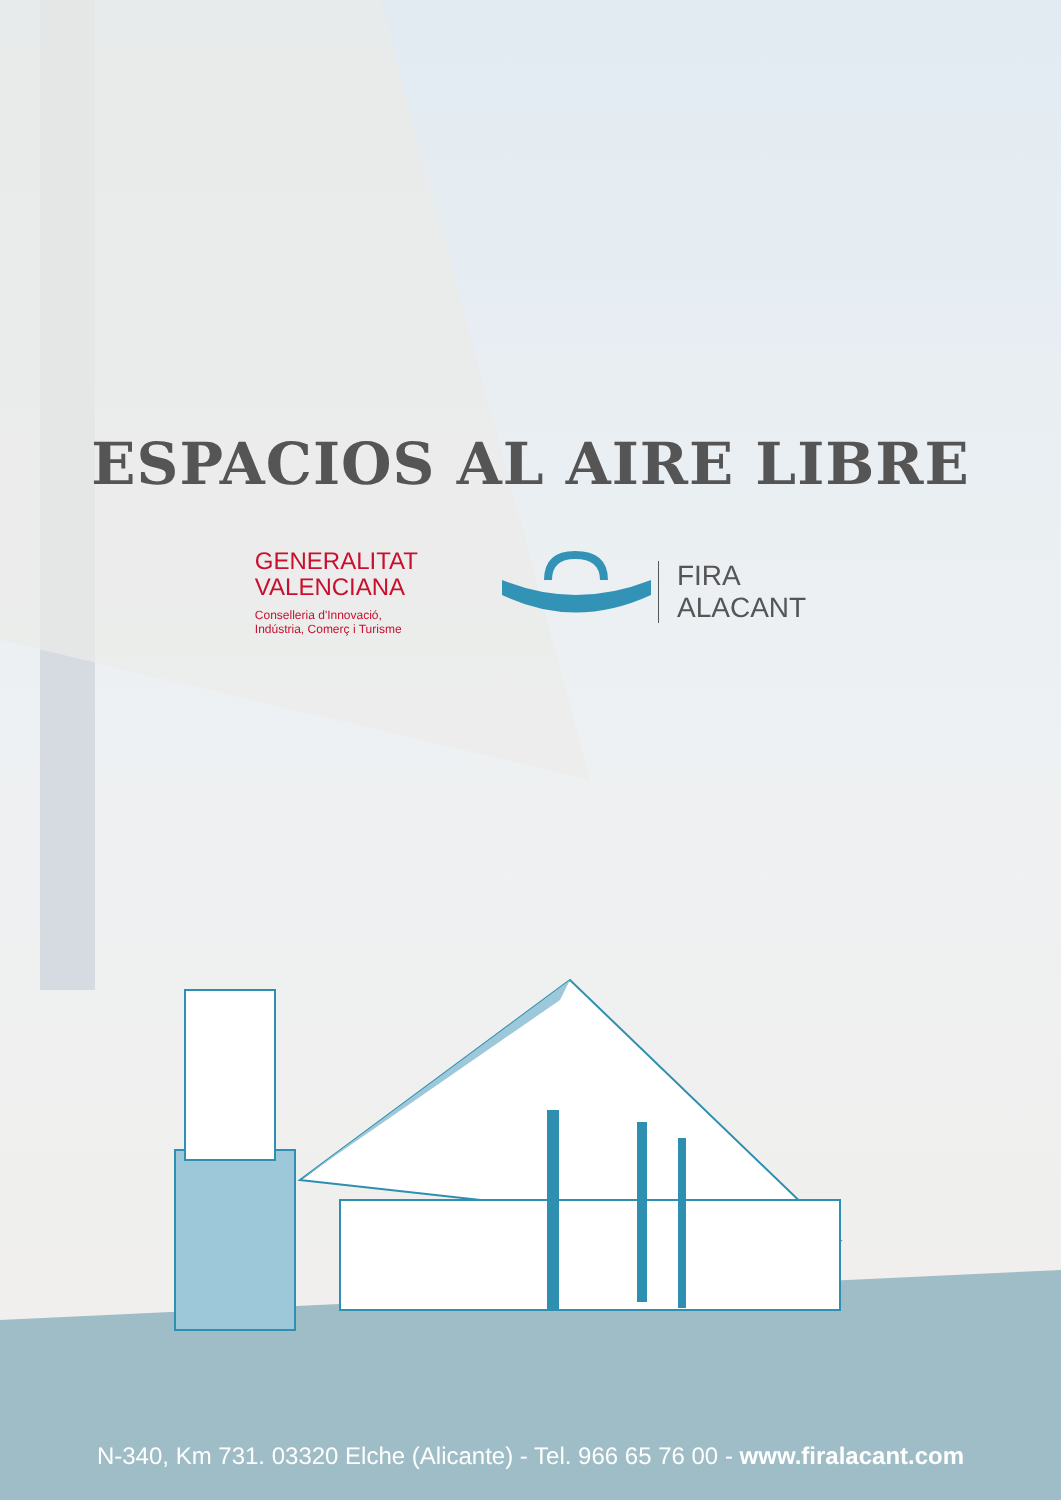ESPACIOS AL AIRE LIBRE
GENERALITAT
VALENCIANA
Conselleria d'Innovació,
Indústria, Comerç i Turisme
FIRA
ALACANT
N-340, Km 731. 03320 Elche (Alicante) - Tel. 966 65 76 00 - www.firalacant.com